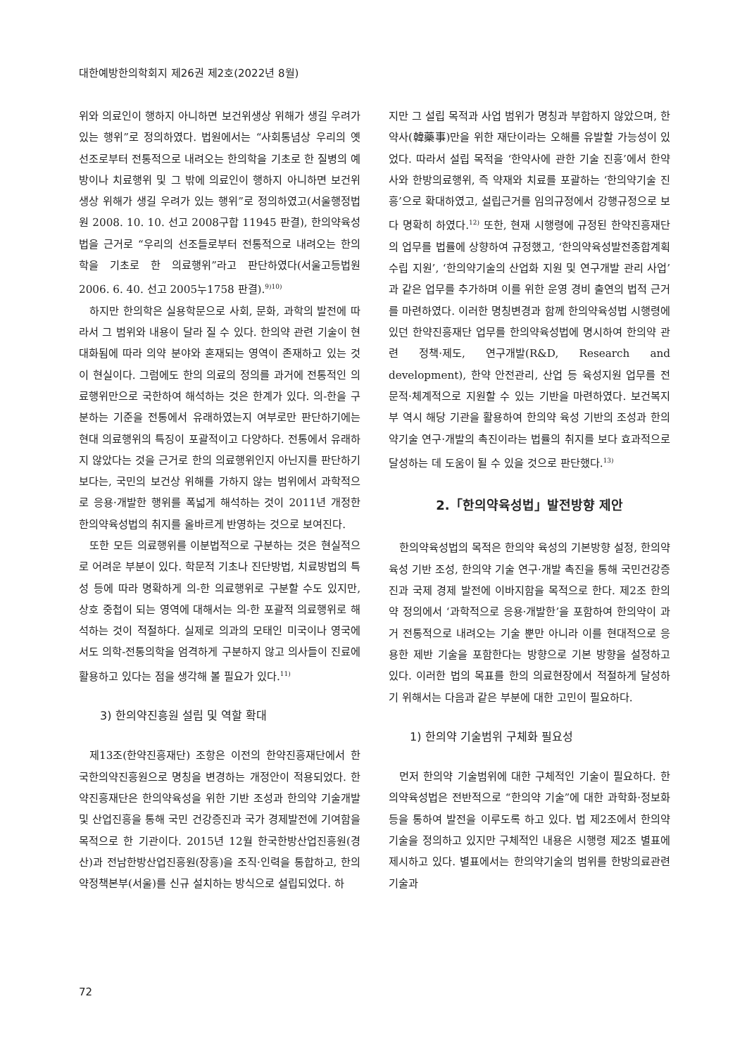대한예방한의학회지 제26권 제2호(2022년 8월)
위와 의료인이 행하지 아니하면 보건위생상 위해가 생길 우려가 있는 행위”로 정의하였다. 법원에서는 “사회통념상 우리의 옛 선조로부터 전통적으로 내려오는 한의학을 기초로 한 질병의 예방이나 치료행위 및 그 밖에 의료인이 행하지 아니하면 보건위생상 위해가 생길 우려가 있는 행위”로 정의하였고(서울행정법원 2008. 10. 10. 선고 2008구합 11945 판결), 한의약육성법을 근거로 “우리의 선조들로부터 전통적으로 내려오는 한의학을 기초로 한 의료행위”라고 판단하였다(서울고등법원 2006. 6. 40. 선고 2005누1758 판결).<sup>9)10)</sup>
하지만 한의학은 실용학문으로 사회, 문화, 과학의 발전에 따라서 그 범위와 내용이 달라 질 수 있다. 한의약 관련 기술이 현대화됨에 따라 의약 분야와 혼재되는 영역이 존재하고 있는 것이 현실이다. 그럼에도 한의 의료의 정의를 과거에 전통적인 의료행위만으로 국한하여 해석하는 것은 한계가 있다. 의-한을 구분하는 기준을 전통에서 유래하였는지 여부로만 판단하기에는 현대 의료행위의 특징이 포괄적이고 다양하다. 전통에서 유래하지 않았다는 것을 근거로 한의 의료행위인지 아닌지를 판단하기 보다는, 국민의 보건상 위해를 가하지 않는 범위에서 과학적으로 응용·개발한 행위를 폭넓게 해석하는 것이 2011년 개정한 한의약육성법의 취지를 올바르게 반영하는 것으로 보여진다.
또한 모든 의료행위를 이분법적으로 구분하는 것은 현실적으로 어려운 부분이 있다. 학문적 기초나 진단방법, 치료방법의 특성 등에 따라 명확하게 의-한 의료행위로 구분할 수도 있지만, 상호 중첩이 되는 영역에 대해서는 의-한 포괄적 의료행위로 해석하는 것이 적절하다. 실제로 의과의 모태인 미국이나 영국에서도 의학-전통의학을 엄격하게 구분하지 않고 의사들이 진료에 활용하고 있다는 점을 생각해 볼 필요가 있다.<sup>11)</sup>
3) 한의약진흥원 설립 및 역할 확대
제13조(한약진흥재단) 조항은 이전의 한약진흥재단에서 한국한의약진흥원으로 명칭을 변경하는 개정안이 적용되었다. 한약진흥재단은 한의약육성을 위한 기반 조성과 한의약 기술개발 및 산업진흥을 통해 국민 건강증진과 국가 경제발전에 기여함을 목적으로 한 기관이다. 2015년 12월 한국한방산업진흥원(경산)과 전남한방산업진흥원(장흥)을 조직·인력을 통합하고, 한의약정책본부(서울)를 신규 설치하는 방식으로 설립되었다. 하
지만 그 설립 목적과 사업 범위가 명칭과 부합하지 않았으며, 한약사(韓藥事)만을 위한 재단이라는 오해를 유발할 가능성이 있었다. 따라서 설립 목적을 ‘한약사에 관한 기술 진흥’에서 한약사와 한방의료행위, 즉 약재와 치료를 포괄하는 ‘한의약기술 진흥’으로 확대하였고, 설립근거를 임의규정에서 강행규정으로 보다 명확히 하였다.<sup>12)</sup> 또한, 현재 시행령에 규정된 한약진흥재단의 업무를 법률에 상향하여 규정했고, ‘한의약육성발전종합계획 수립 지원’, ‘한의약기술의 산업화 지원 및 연구개발 관리 사업’과 같은 업무를 추가하며 이를 위한 운영 경비 출연의 법적 근거를 마련하였다. 이러한 명칭변경과 함께 한의약육성법 시행령에 있던 한약진흥재단 업무를 한의약육성법에 명시하여 한의약 관련 정책·제도, 연구개발(R&D, Research and development), 한약 안전관리, 산업 등 육성지원 업무를 전문적·체계적으로 지원할 수 있는 기반을 마련하였다. 보건복지부 역시 해당 기관을 활용하여 한의약 육성 기반의 조성과 한의약기술 연구·개발의 촉진이라는 법률의 취지를 보다 효과적으로 달성하는 데 도움이 될 수 있을 것으로 판단했다.<sup>13)</sup>
2.「한의약육성법」발전방향 제안
한의약육성법의 목적은 한의약 육성의 기본방향 설정, 한의약 육성 기반 조성, 한의약 기술 연구·개발 촉진을 통해 국민건강증진과 국제 경제 발전에 이바지함을 목적으로 한다. 제2조 한의약 정의에서 ‘과학적으로 응용·개발한’을 포함하여 한의약이 과거 전통적으로 내려오는 기술 뿐만 아니라 이를 현대적으로 응용한 제반 기술을 포함한다는 방향으로 기본 방향을 설정하고 있다. 이러한 법의 목표를 한의 의료현장에서 적절하게 달성하기 위해서는 다음과 같은 부분에 대한 고민이 필요하다.
1) 한의약 기술범위 구체화 필요성
먼저 한의약 기술범위에 대한 구체적인 기술이 필요하다. 한의약육성법은 전반적으로 “한의약 기술”에 대한 과학화·정보화 등을 통하여 발전을 이루도록 하고 있다. 법 제2조에서 한의약기술을 정의하고 있지만 구체적인 내용은 시행령 제2조 별표에 제시하고 있다. 별표에서는 한의약기술의 범위를 한방의료관련 기술과
72